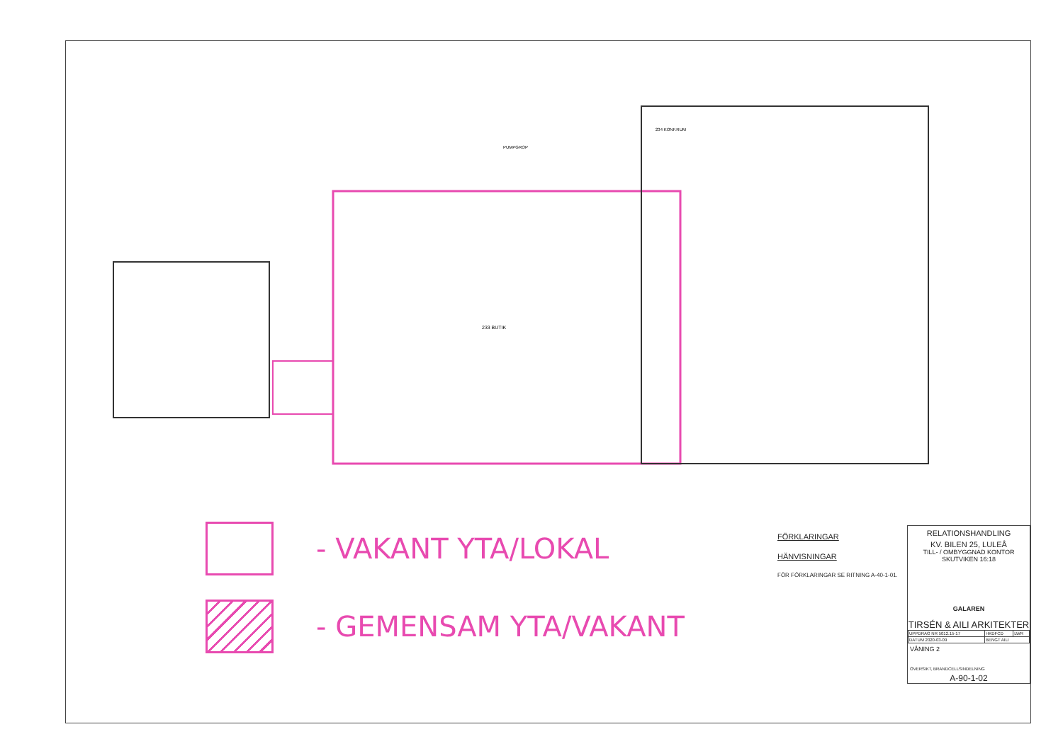233 BUTIK
234 KONF.RUM
PUMPGROP
- VAKANT YTA/LOKAL
- GEMENSAM YTA/VAKANT
FÖRKLARINGAR
HÄNVISNINGAR
FÖR FÖRKLARINGAR SE RITNING A-40-1-01.
RELATIONSHANDLING
KV. BILEN 25, LULEÅ
TILL- / OMBYGGNAD KONTOR
SKUTVIKEN 16:18
GALAREN
TIRSÉN & AILI ARKITEKTER
| UPPDRAG NR 5012.15-17 | HKDFCD | LWR |
| DATUM 2020-03-09 | BENGT AILI | |
VÅNING 2
ÖVERSIKT, BRANDCELLSINDELNING
A-90-1-02